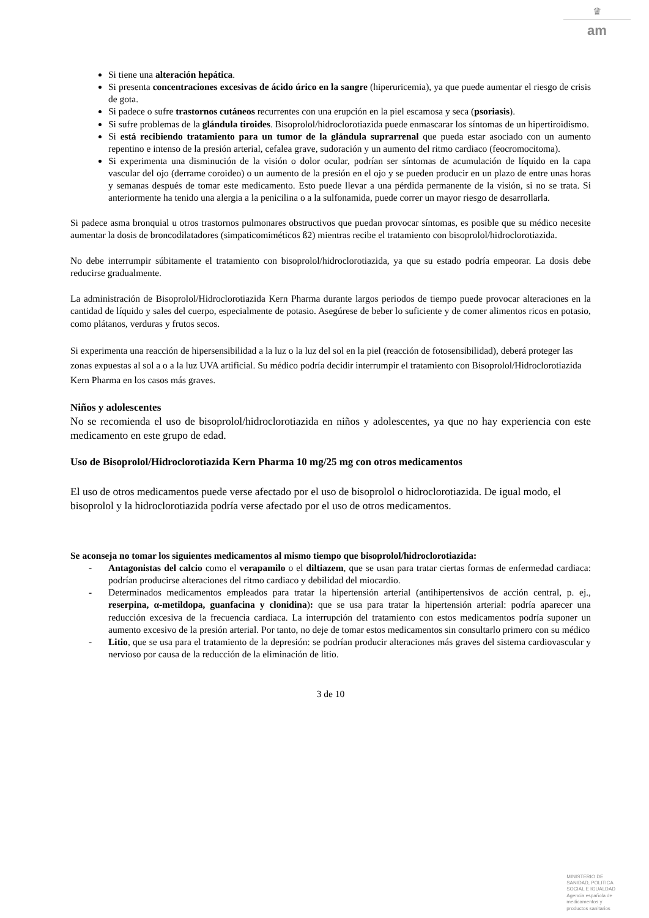♛
am
Si tiene una alteración hepática.
Si presenta concentraciones excesivas de ácido úrico en la sangre (hiperuricemia), ya que puede aumentar el riesgo de crisis de gota.
Si padece o sufre trastornos cutáneos recurrentes con una erupción en la piel escamosa y seca (psoriasis).
Si sufre problemas de la glándula tiroides. Bisoprolol/hidroclorotiazida puede enmascarar los síntomas de un hipertiroidismo.
Si está recibiendo tratamiento para un tumor de la glándula suprarrenal que pueda estar asociado con un aumento repentino e intenso de la presión arterial, cefalea grave, sudoración y un aumento del ritmo cardiaco (feocromocitoma).
Si experimenta una disminución de la visión o dolor ocular, podrían ser síntomas de acumulación de líquido en la capa vascular del ojo (derrame coroideo) o un aumento de la presión en el ojo y se pueden producir en un plazo de entre unas horas y semanas después de tomar este medicamento. Esto puede llevar a una pérdida permanente de la visión, si no se trata. Si anteriormente ha tenido una alergia a la penicilina o a la sulfonamida, puede correr un mayor riesgo de desarrollarla.
Si padece asma bronquial u otros trastornos pulmonares obstructivos que puedan provocar síntomas, es posible que su médico necesite aumentar la dosis de broncodilatadores (simpaticomiméticos ß2) mientras recibe el tratamiento con bisoprolol/hidroclorotiazida.
No debe interrumpir súbitamente el tratamiento con bisoprolol/hidroclorotiazida, ya que su estado podría empeorar. La dosis debe reducirse gradualmente.
La administración de Bisoprolol/Hidroclorotiazida Kern Pharma durante largos periodos de tiempo puede provocar alteraciones en la cantidad de líquido y sales del cuerpo, especialmente de potasio. Asegúrese de beber lo suficiente y de comer alimentos ricos en potasio, como plátanos, verduras y frutos secos.
Si experimenta una reacción de hipersensibilidad a la luz o la luz del sol en la piel (reacción de fotosensibilidad), deberá proteger las zonas expuestas al sol a o a la luz UVA artificial. Su médico podría decidir interrumpir el tratamiento con Bisoprolol/Hidroclorotiazida Kern Pharma en los casos más graves.
Niños y adolescentes
No se recomienda el uso de bisoprolol/hidroclorotiazida en niños y adolescentes, ya que no hay experiencia con este medicamento en este grupo de edad.
Uso de Bisoprolol/Hidroclorotiazida Kern Pharma 10 mg/25 mg con otros medicamentos
El uso de otros medicamentos puede verse afectado por el uso de bisoprolol o hidroclorotiazida. De igual modo, el bisoprolol y la hidroclorotiazida podría verse afectado por el uso de otros medicamentos.
Se aconseja no tomar los siguientes medicamentos al mismo tiempo que bisoprolol/hidroclorotiazida:
- Antagonistas del calcio como el verapamilo o el diltiazem, que se usan para tratar ciertas formas de enfermedad cardiaca: podrían producirse alteraciones del ritmo cardiaco y debilidad del miocardio.
- Determinados medicamentos empleados para tratar la hipertensión arterial (antihipertensivos de acción central, p. ej., reserpina, α-metildopa, guanfacina y clonidina): que se usa para tratar la hipertensión arterial: podría aparecer una reducción excesiva de la frecuencia cardiaca. La interrupción del tratamiento con estos medicamentos podría suponer un aumento excesivo de la presión arterial. Por tanto, no deje de tomar estos medicamentos sin consultarlo primero con su médico
- Litio, que se usa para el tratamiento de la depresión: se podrían producir alteraciones más graves del sistema cardiovascular y nervioso por causa de la reducción de la eliminación de litio.
3 de 10
MINISTERIO DE
SANIDAD, POLITICA
SOCIAL E IGUALDAD
Agencia española de
medicamentos y
productos sanitarios